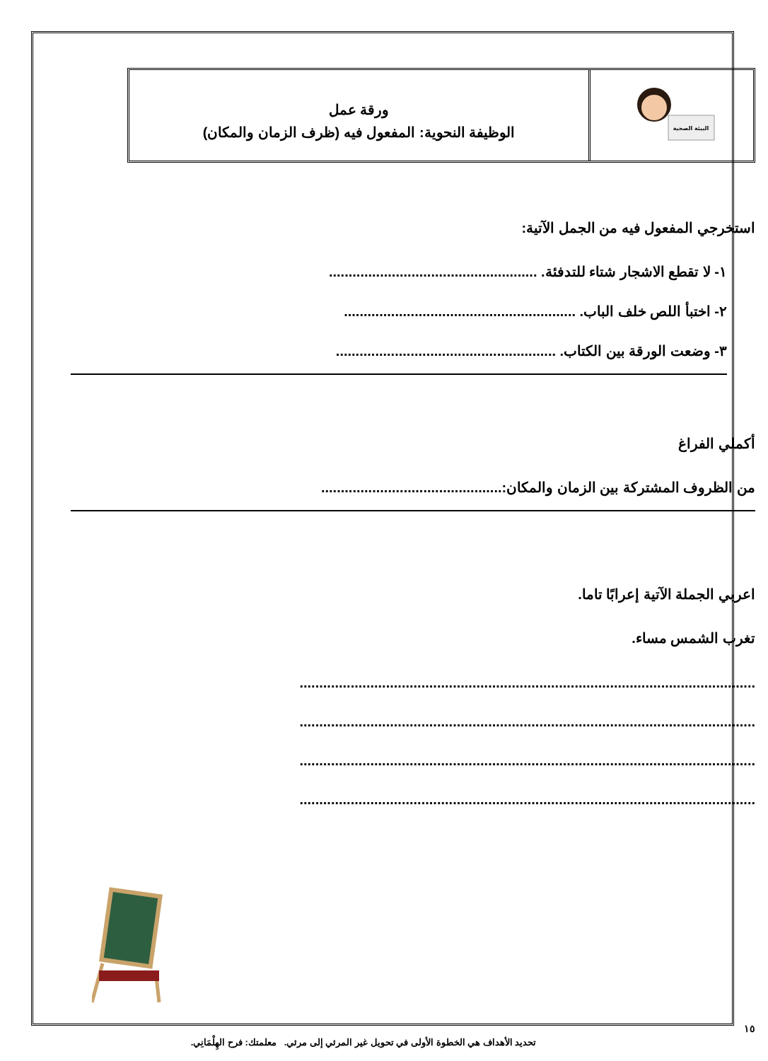البيئة الصحية
ورقة عمل
الوظيفة النحوية: المفعول فيه (ظرف الزمان والمكان)
استخرجي المفعول فيه من الجمل الآتية:
١- لا تقطع الاشجار شتاء للتدفئة. .....................................................
٢- اختبأ اللص خلف الباب. ...........................................................
٣- وضعت الورقة بين الكتاب. ........................................................
أكملي الفراغ
من الظروف المشتركة بين الزمان والمكان:..............................................
اعربي الجملة الآتية إعرابًا تاما.
تغرب الشمس مساء.
....................................................................................................................
....................................................................................................................
....................................................................................................................
....................................................................................................................
١٥
تحديد الأهداف هي الخطوة الأولى في تحويل غير المرئي إلى مرئي. معلمتك: فرح الهِلْمَانِي.